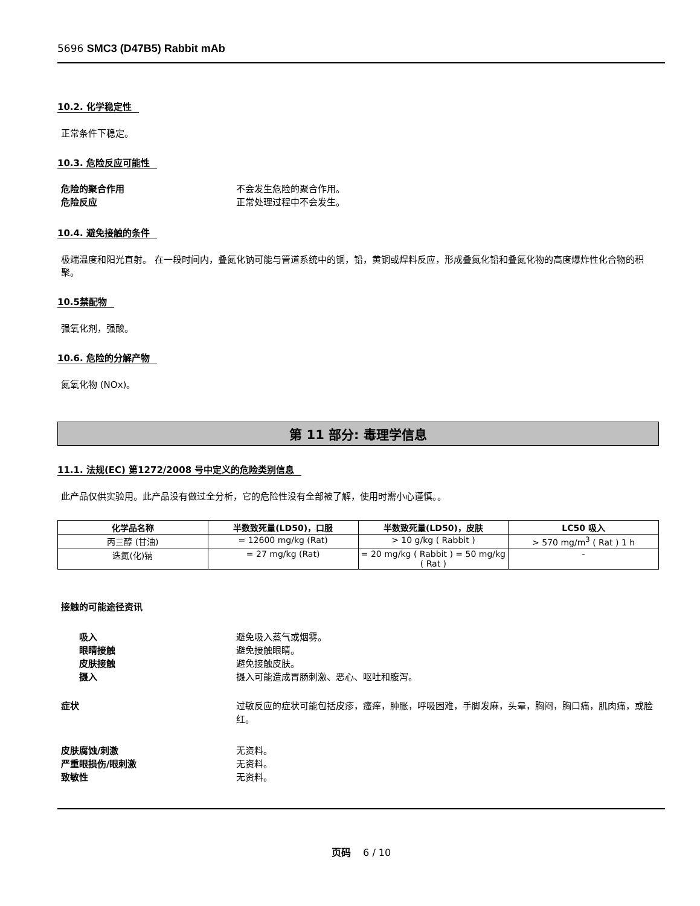5696 SMC3 (D47B5) Rabbit mAb
10.2. 化学稳定性
正常条件下稳定。
10.3. 危险反应可能性
危险的聚合作用 不会发生危险的聚合作用。
危险反应 正常处理过程中不会发生。
10.4. 避免接触的条件
极端温度和阳光直射。 在一段时间内，叠氮化钠可能与管道系统中的铜，铅，黄铜或焊料反应，形成叠氮化铅和叠氮化物的高度爆炸性化合物的积聚。
10.5禁配物
强氧化剂，强酸。
10.6. 危险的分解产物
氮氧化物 (NOx)。
第 11 部分: 毒理学信息
11.1. 法规(EC) 第1272/2008 号中定义的危险类别信息
此产品仅供实验用。此产品没有做过全分析，它的危险性没有全部被了解，使用时需小心谨慎。。
| 化学品名称 | 半数致死量(LD50)，口服 | 半数致死量(LD50)，皮肤 | LC50 吸入 |
| --- | --- | --- | --- |
| 丙三醇 (甘油) | = 12600 mg/kg (Rat) | > 10 g/kg ( Rabbit ) | > 570 mg/m<sup>3</sup> ( Rat ) 1 h |
| 迭氮(化)钠 | = 27 mg/kg (Rat) | = 20 mg/kg ( Rabbit ) = 50 mg/kg ( Rat ) | - |
接触的可能途径资讯
吸入 避免吸入蒸气或烟雾。
眼睛接触 避免接触眼睛。
皮肤接触 避免接触皮肤。
摄入 摄入可能造成胃肠刺激、恶心、呕吐和腹泻。
症状 过敏反应的症状可能包括皮疹，瘙痒，肿胀，呼吸困难，手脚发麻，头晕，胸闷，胸口痛，肌肉痛，或脸红。
皮肤腐蚀/刺激 无资料。
严重眼损伤/眼刺激 无资料。
致敏性 无资料。
页码 6 / 10